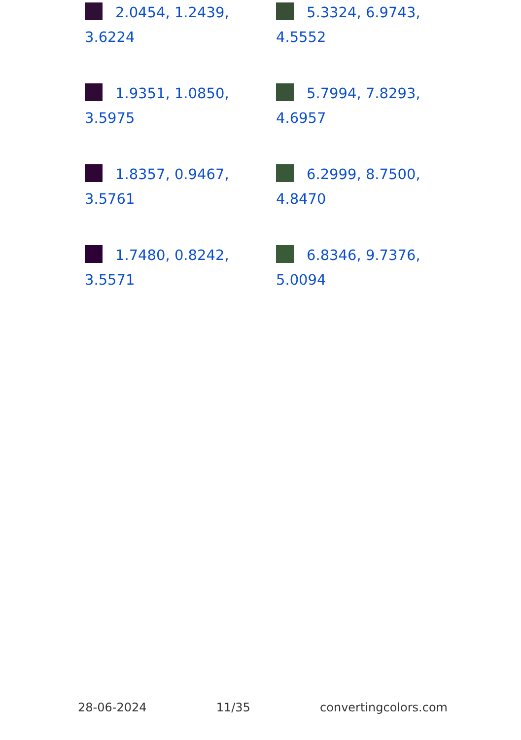2.0454, 1.2439, 3.6224
5.3324, 6.9743, 4.5552
1.9351, 1.0850, 3.5975
5.7994, 7.8293, 4.6957
1.8357, 0.9467, 3.5761
6.2999, 8.7500, 4.8470
1.7480, 0.8242, 3.5571
6.8346, 9.7376, 5.0094
28-06-2024 11/35 convertingcolors.com